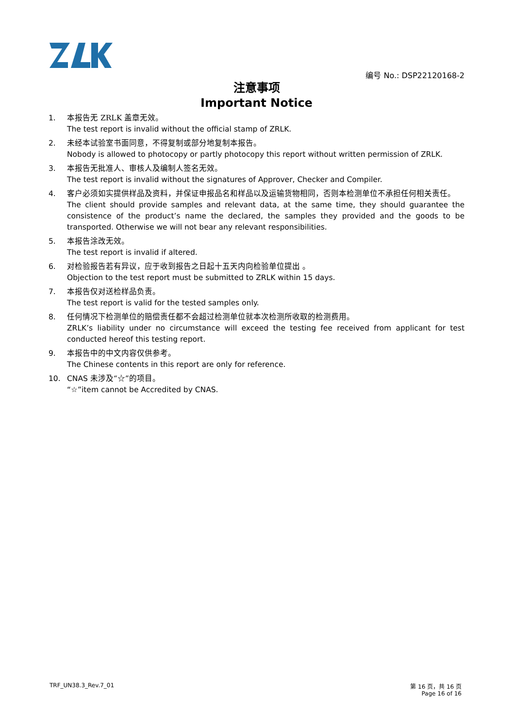编号 No.: DSP22120168-2
注意事项
Important Notice
1. 本报告无 ZRLK 盖章无效。
The test report is invalid without the official stamp of ZRLK.
2. 未经本试验室书面同意，不得复制或部分地复制本报告。
Nobody is allowed to photocopy or partly photocopy this report without written permission of ZRLK.
3. 本报告无批准人、审核人及编制人签名无效。
The test report is invalid without the signatures of Approver, Checker and Compiler.
4. 客户必须如实提供样品及资料，并保证申报品名和样品以及运输货物相同，否则本检测单位不承担任何相关责任。
The client should provide samples and relevant data, at the same time, they should guarantee the consistence of the product’s name the declared, the samples they provided and the goods to be transported. Otherwise we will not bear any relevant responsibilities.
5. 本报告涂改无效。
The test report is invalid if altered.
6. 对检验报告若有异议，应于收到报告之日起十五天内向检验单位提出 。
Objection to the test report must be submitted to ZRLK within 15 days.
7. 本报告仅对送检样品负责。
The test report is valid for the tested samples only.
8. 任何情况下检测单位的赔偿责任都不会超过检测单位就本次检测所收取的检测费用。
ZRLK’s liability under no circumstance will exceed the testing fee received from applicant for test conducted hereof this testing report.
9. 本报告中的中文内容仅供参考。
The Chinese contents in this report are only for reference.
10. CNAS 未涉及“☆”的项目。
“☆”item cannot be Accredited by CNAS.
TRF_UN38.3_Rev.7_01 第 16 页，共 16 页
Page 16 of 16